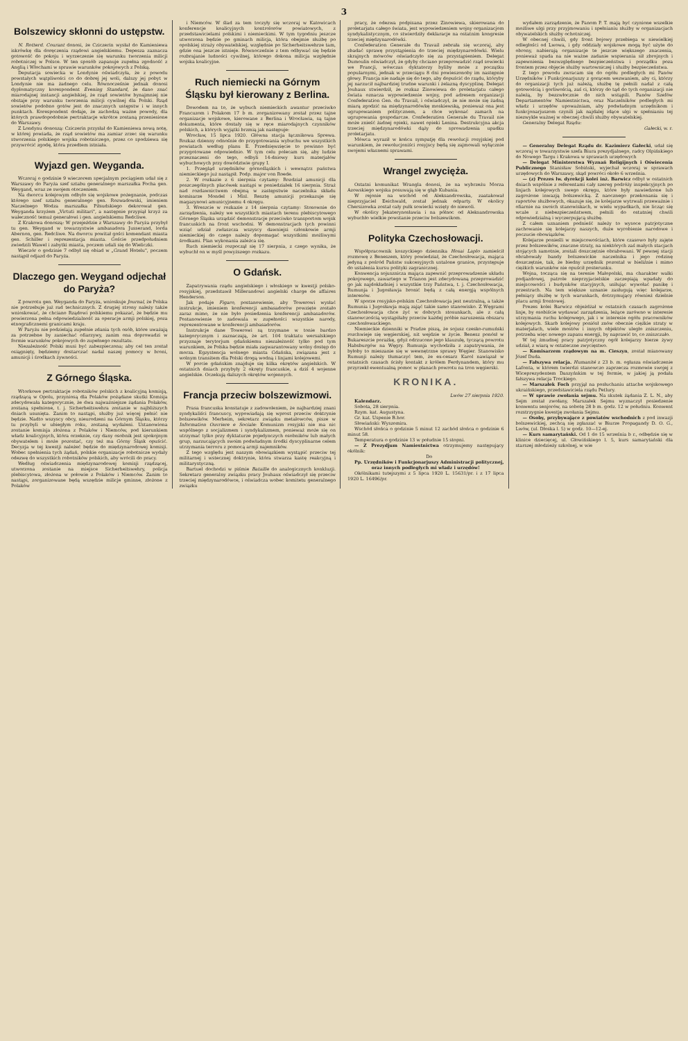3
Bolszewicy skłonni do ustępstw.
N. Rotterd. Courant donosi, że Cziczerin wysłał do Kamieniewa iskrówkę dla doręczenia rządowi angielskiemu. Depesza zaznacza gotowość do pokoju i wyrzeczenie się warunku tworzenia milicji robotniczej w Polsce. W ten sposób zapanuje zupełna zgodność z Anglią i Włochami w sprawie warunków pokojowych z Polską.
Deputacja sowiecka w Londynie oświadczyła, że z powodu powstałych wątpliwości co do dobrej jej woli, dalszy jej pobyt w Londynie nie ma żadnego celu. Równocześnie jednak donosi dyplomatyczny korespondent Evening Standard, że dano znać miarodajnej instancji angielskiej, że rząd sowietów bynajmniej nie obstaje przy warunku tworzenia milicji cywilnej dla Polski. Rząd sowietów podobno gotów jest do znacznych ustępstw i w innych punktach. Korespondent dodaje, że zachodzą ważne powody, dla których prawdopodobnie pertraktacje wkrótce zostaną przeniesione do Warszawy.
Z Londynu donoszą: Cziczerin przysłał do Kamieniewa nową notę, w której powiada, że rząd sowietów ma zamiar zrzec się warunku stworzenia polskiego wojska robotniczego, przez co spodziewa się przywrócić zgodę, która przedtem istniała.
Wyjazd gen. Weyganda.
Wczoraj o godzinie 9 wieczorem specjalnym pociągiem udał się z Warszawy do Paryża szef sztabu generalnego marszałka Focha gen. Weygand, wraz ze swojem otoczeniem.
Na dworcu kolejowym odbyło się wojskowe pożegnanie, podczas którego szef sztabu generalnego gen. Rozwadowski, imieniem Naczelnego Wodza marszałka Piłsudskiego dekorował gen. Weyganda krzyżem „Virtuti militari", a następnie przypiął krzyż za waleczność temuż generałowi i gen. angielskiemu Redcliwe.
Z Krakowa donoszą: W przejeździe z Warszawy do Paryża przybył tu gen. Weygand w towarzystwie ambasadora Jusserand, lorda Abernon, gen. Redcliwe. Na dworcu powitał gości komendant miasta gen. Schiller i reprezentacja miasta. Goście przedpołudniem zwiedzili Wawel i zabytki miasta, poczem udali się do Wieliczki.
Wieczór o godzinie 7 odbył się obiad w „Grand Hotelu", poczem nastąpił odjazd do Paryża.
Dlaczego gen. Weygand odjechał do Paryża?
Z powrotu gen. Weyganda do Paryża, wnioskuje Journal, że Polska nie potrzebuje już rad technicznych. Z drugiej strony należy także wnioskować, że chciano Rządowi polskiemu pokazać, że będzie mu powierzona pełna odpowiedzialność za operacje armji polskiej, poza etnograficznemi granicami kraju.
W Paryżu nie podzielają zupełnie zdania tych osób, które uważają za potrzebne by zaniechać ofiarzywy, zanim ona doprowadzi w formie warunków pokojowych do zupełnego rezultatu.
Niezależność Polski musi być zabezpieczona; aby cel ten został osiągnięty, będziemy dostarczać nadal naszej pomocy w broni, amunicji i środkach żywności.
Z Górnego Śląska.
Wtorkowe pertraktacje robotników polskich z koalicyjną komisją, rządzącą w Opolu, przyniosą dla Polaków pożądane skutki Komisja zdecydowała kategorycznie, że dwa najważniejsze żądania Polaków, zostaną spełnione, t. j. Sicherheitswehra zostanie w najbliższych dniach usunięta. Zanim to nastąpi, służby już więcej pełnić nie będzie. Nadto wszyscy obcy, nieurodzeni na Górnym Śląsku, którzy tu przybyli w ubiegłym roku, zostaną wydaleni. Ustanowiona zostanie komisja złożona z Polaków i Niemców, pod kierunkiem władz koalicyjnych, która orzeknie, czy dany osobnik jest spokojnym obywatelem i może pozostać, czy też ma Górny Śląsk opuścić. Decyzja w tej kwestji należeć będzie do międzynarodowej komisji. Wobec spełnienia tych żądań, polskie organizacje robotnicze wydały odezwę do wszystkich robotników polskich, aby wrócili do pracy.
Według oświadczenia międzynarodowej komisji rządzącej, utworzona zostanie na miejsce Sicherheitswehry, policja plebiscytowa, złożona w połowie z Polaków i Niemców. Zanim to nastąpi, zorganizowane będą wszędzie milicje gminne, złożone z Polaków
i Niemców. W ślad za tem toczyły się wczoraj w Katowicach konferencje koalicyjnych kontrolorów powiatowych, z przedstawicielami polskimi i niemieckimi. W tym tygodniu jeszcze utworzona będzie po gminach milicja, która obejmie służbę po opolskiej straży obywatelskiej, względnie po Sicherheitswehrze tam, gdzie ona jeszcze istnieje. Równocześnie z tem odbywać się będzie rozbrajanie ludności cywilnej, którego dokona milicja względnie wojska koalicyjne.
Ruch niemiecki na Górnym Śląsku był kierowany z Berlina.
Dowodem na to, że wybuch niemieckich awantur przeciwko Francuzom i Polakom 17 b m. zorganizowany został przez tajne organizacje wojskowe, kierowane z Berlina i Wrocławia, są tajne dokumenta, które dostały się w ręce miarodajnych czynników polskich, a których wyjątki brzmią jak następuje:
Wrocław, 15 lipca 1920. Główna stacja łącznikowa Sprewa. Rozkaz dzienny odnośnie do przygotowania wybuchu we wszystkich powiatach według planu E. Przedsięwzięcie to powinno być przygotowane odpowiednio. W tym celu polecam się, aby ludzie przeznaczeni do tego, odbyli 14-dniowy kurs materjałów wybuchowych przy dowództwie grupy I.
1. Przegląd urzędników górnośląskich i wewnątrz państwa niemieckiego już nastąpił. Podp. major von Roede.
2. W rozkazie z 6 sierpnia czytamy: Rozdział amunicji dla poszczególnych placówek nastąpi w poniedziałek 16 sierpnia. Straż nad rozdawnictwem obejmą w zastępstwie naczelnika składu komisarze Mondel i Misl. Resztę amunicji przekazuje się magazynowi amunicyjnemu 4 okręgu.
3. Wreszcie w rozkazie z 14 sierpnia czytamy: Stosownie do zarządzenia, należy we wszystkich miastach terenu plebiscytowego Górnego Śląska urządzić demonstracje przeciwko transportom wojsk francuskich na front wschodni. W demonstracjach tych powinni wziąć udział zwłaszcza wszyscy dawniejsi członkowie armji niemieckiej do czego należy dopomagać wszystkimi możliwymi środkami. Plan wykonania zależca się.
Ruch niemiecki rozpoczął się 17 sierpnia, z czego wynika, że wybuchł on w myśl powyższego rozkazu.
O Gdańsk.
Zapatrywania rządu angielskiego i włoskiego w kwestji polsko-rosyjskiej, przedstawił Millerandowi angielski charge de affaires Henderson.
Jak podaje Figaro, postanowienie, aby Towerowi wysłać instrukcje, imieniem konferencji ambasadorów powzięte zostało zaraz mimo, że nie było posiedzenia konferencji ambasadorów. Postanowienie to zadowala w zupełności wszystkie narody, reprezentowane w konferencji ambasadorów.
Instrukcje dane Towerowi są trzymane w tonie bardzo kategorycznym i zaznaczają, że art. 104 traktatu wersalskiego przyznaje terytorjum gdańskiemu niezależność tylko pod tym warunkiem, że Polska będzie miała zagwarantowany wolny dostęp do morza. Egzystencja wolnego miasta Gdańska, związana jest z wolnym transitem dla Polski drogą wodną i linjami kolejowemi.
W porcie gdańskim znajduje się kilka okrętów angielskich. W ostatnich dniach przybyły 2 okręty francuskie, a dziś 4 wojenne angielskie. Oczekują dalszych okrętów wojennych.
Francja przeciw bolszewizmowi.
Prasa francuska konstatuje z zadowoleniem, że najbardziej znani syndykaliści francuscy, wypowiadają się wprost przeciw doktrynie bolszewików. Merheim, sekretarz związku metalowców, pisze w Information Ouvriere e Sociale: Komunizm rosyjski nie ma nic wspólnego z socjalizmem i syndykalizmem, ponieważ może się on utrzymać tylko przy dyktaturze pojedynczych osobników lub małych grup, narzucających swoim podwładnym środki dyscyplinarne celem utrzymania terroru z pomocą armji najemników.
Z tego względu jest naszym obowiązkiem wystąpić przeciw tej militarnej i wstecznej doktrynie, która stwarza kastę reakcyjną i militarystyczną.
Bartuel dochodzi w piśmie Bataille do analogicznych konkluzji. Sekretarz generalny związku pracy Jouhaux oświadczył się przeciw trzeciej międzynarodówce, i oświadcza wobec komitetu generalnego związku
pracy, że odezwa podpisana przez Zinowiewa, skierowana do proletarjatu całego świata, jest wypowiedzeniem wojny organizacjom syndykalistycznym, co stwierdziły deklaracje na ostatnim kongresie trzeciej międzynarodówki.
Confederation Generale du Travail zebrała się wczoraj, aby zbadać sprawę przystąpienia do trzeciej międzynarodówki. Wielu skrajnych mówców oświadczyło się za przystąpieniem. Delegat Dumoulin oświadczył, że gdyby chciano przeprowadzić rząd sowiecki we Francji, wówczas dyktatorzy byliby może z początku popularnymi, jednak w przeciągu 8 dni powieszonoby im następnie głowy. Francja nie nadaje się do tego, aby dopuścić do rządu, któryby jej narzucił najbardziej trudne warunki i żelazną dyscyplinę. Delegat Jouhaux stwierdził, że rozkaz Zinowiewa do proletarjatu całego świata oznacza wypowiedzenie wojny, pod adresem organizacji Confederation Gen. du Travail, i oświadczył, że nie może się żadną miarą zgodzić na międzynarodówkę moskiewską, ponieważ ona jest ugrupowaniem politycznem, a chce wykonać zamach na ugrupowania gospodarcze. Confederation Generale du Travail nie może znieść żadnej opieki, nawet opieki Lenina. Destrukcyjna akcja trzeciej międzynarodówki dąży do sprowadzenia upadku proletarjatu.
Mówca wyraził w końcu sympatję dla rewolucji rosyjskiej pod warunkiem, że rewolucjoniści rosyjscy będą się zajmowali wyłącznie swojemi własnemi sprawami.
Wrangel zwycięża.
Ostatni komunikat Wrangla donosi, że na wybrzeżu Morza Azowskiego wojska posuwają się w głąb Kubania.
W rejonie na wschód od Aleksandrowska, zaatakował nieprzyjaciel Eeichwald, został jednak odparty. W okolicy Chersizowka został cały pułk sowiecki wzięty do niewoli.
W okolicy Jekaterynosławia i na północ od Aleksandrowska wybuchło wielkie powstanie przeciw bolszewikom.
Polityka Czechosłowacji.
Współpracownik koszyckiego dziennika Hosai Laplo zamieścił rozmowę z Beneszem, który powiedział, że Czechosłowacja, mająca jedyną z pośród Państw sukcesyjnych ustalone granice, przystępuje do ustalenia kursu polityki zagranicznej.
Konwencja sojusznicza mająca zapewnić przeprowadzenie układu pokojowego, zawartego w Trianon jest zdecydowaną przeprowadzić go jak najdokładniej i wszystkie trzy Państwa, t. j. Czechosłowacja, Rumunja i Jugosławja bronić będą z całą energją wspólnych interesów.
W sporze rosyjsko-polskim Czechosłowacja jest neutralną, a także Rumunia i Jugosławja mają zająć takie samo stanowisko. Z Węgrami Czechosłowacja chce żyć w dobrych stosunkach, ale z całą stanowczością wystąpiłaby przeciw każdej próbie naruszenia obszaru czechosłowackiego.
Niemieckie dzienniki w Pradze piszą, że sojusz czesko-rumuński rozchwieje się węgierskiej, nit wejdzie w życie. Benesz ponósł w Bukareszcie porażkę, gdyż odrzucono jego klauzulę, tyczącą powrotu Habsburgów na Węgry. Rumunja wychodziła z zapatrywania, że byłoby to mieszanie się w wewnętrzne sprawy Węgier. Stanowisko Rumunji należy tłumaczyć tem, że ex-cesarz Karol nawiązał w ostatnich czasach ścisły kontakt z królem Ferdynandem, który mu przyrzekł ewentualną pomoc w planach powrotu na tron węgierski.
KRONIKA.
Lwów 27 sierpnia 1920.
Kalendarz.
Sobota, 28 sierpnia.
Rzym. kat. Augustyna.
Gr. kat. Uspenie B.hor.
Słowiański: Wyszomira.
Wschód słońca o godzinie 5 minut 12 zachód słońca o godzinie 6 minut 58.
Temperatura o godzinie 13 w południe 15 stopni.
— Z Prezydjum Namiestnictwa otrzymujemy następujący okólnik:
Do
Pp. Urzędników i Funkcjonarjuszy Administracji politycznej, oraz innych podległych mi władz i urzędów!
Okólnikami tutejszymi z 5 lipca 1920 L. 15631/pr. i z 17 lipca 1920 L. 16496/pr.
wydałem zarządzenie, że Panom P. T. mają być czynione wszelkie możliwe ulgi przy przyjmowaniu i spełnianiu służby w organizacjach obywatelskich służby ochotniczej.
W obecnej chwili, gdy front bojowy przebiega w niewielkiej odległości od Lwowa, i gdy oddziały wojskowe mogą być użyte do obrony, nabierają organizacje te jeszcze większego znaczenia, ponieważ spada na nie ważne zadanie wspierania sił zbrojnych i zapewnienia bezwzględnego bezpieczeństwa i porządku poza frontem przez objęcie służby wartowniczej i służby bezpieczeństwa.
Z tego powodu zwracam się do ogółu podległych mi Panów Urzędników i Funkcjonarjuszy z gorącem wezwaniem, aby ci, którzy do organizacji tych już należą, służbę tę pełnili nadal z całą gotowością i gorliwością, zaś ci, którzy do tąd do tych organizacji nie należą, by bezzwłocznie do nich wstąpili. Panów Szefów Departamentów Namiestnictwa, oraz Naczelników podległych mi władz i urzędów upoważniam, aby podwładnym urzędnikom i funkcjonarjuszom czynili jak najdalej idące ulgi w spełnianiu tej niezwykle ważnej w obecnej chwili służby obywatelskiej.
Generalny Delegat Rządu:
Gałecki, w. r.
— Generalny Delegat Rządu dr. Kazimierz Gałecki, udał się wczoraj w towarzystwie szefa Biura prezydjalnego, radcy Olpińskiego do Nowego Targu i Krakowa w sprawach urzędowych
— Delegat Ministerstwa Wyznań Religijnych i Oświecenia Publicznego Stanisław Sobiński, wyjechał wczoraj w sprawach urzędowych do Warszawy, skąd powróci około 6 września.
— (z) Prezes lw. dyrekcji kolei inż. Barwicz odbył w ostatnich dniach wspólnie z referentami cały szereg podróży inspekcyjnych po linjach kolejowych swego okręgu, które były nawiedzone lub zagrożone inwazją bolszewicką. Z naocznego przekonania się i raportów służbowych, okazuje się, że kolejarze wytrwali przeważnie i ofiarnie na swoich stanowiskach, w wielu wypadkach, nie licząc się wcale z niebezpieczeństwem, pełnili do ostatniej chwili odpowiedzialną i wyczerpującą służbę.
Z całem uznaniem podnieść należy to wysoce patrjotyczne zachowanie się kolejarzy naszych, duże wyrobienie narodowe i poczucie obowiązków.
Kolejarze ponieśli w miejscowościach, które czasowo były zajęte przez bolszewików, znaczne straty, na niektórych zaś małych stacjach stojących samotnie, zostali doszczętnie obrabowani. W pewnej stacji obrabowały bandy bolszewickie naczelnika i jego rodzinę doszczętnie, tak, że biedny urzędnik pozostał w bieliźnie i mimo ciężkich warunków nie opuścił posterunku.
Wojna, tocząca się na terenie Małopolski, ma charakter walki podjazdowej, patrole nieprzyjacielskie zaczepiają wpadały do miejscowości i budynków stacyjnych, usiłując wywołać panikę i przestrach. Na tem większe uznanie zasługują więc kolejarze, pełniący służbę w tych warunkach, dotrzymujący również dzielnie placu armji frontowej.
Prezes kolei Barwicz objeżdżał w ostatnich czasach zagrożone linje, by osobiście wydawać zarządzenia, leżące zarówno w interesie utrzymania ruchu kolejowego, jak i w interesie ogółu pracowników kolejowych. Skarb kolejowy poniósł znów obecnie ciężkie straty w materjałach, wiele mostów i innych objektów uległo zniszczeniu, potrzeba więc nowego zapasu energji, by naprawić to, co zniszczało.
W tej żmudnej pracy patrjotyczny ogół kolejarzy bierze żywy udział, z wiarą w ostateczne zwycięstwo.
— Komisarzem rządowym na m. Cieszyn, został mianowany Józef Duda.
— Fałszywa relacja. Humanité z 23 b. m. ogłasza oświadczenie Lafonta, w którem twierdzi stanowczo zaprzecza rozmowie swojej z Wiceprezydentem Daszyńskim w tej formie, w jakiej ją podała fałszywa relacja Trockiego.
— Marszałek Foch przyjął na posłuchaniu attache wojskowego ukraińskiego, przedstawiciela rządu Petlury.
— W sprawie zwołania sejmu. Na skutek żądania Z. L. N., aby Sejm został zwołany, Marszałek Sejmu wyznaczył posiedzenie konwentu senjorów, na sobotę 28 b m. godz. 12 w południu. Konwent rozstrzygnie kwestję zwołania Sejmu.
— Osoby, przybywające z powiatów wschodnich z pod inwazji bolszewickiej, zechcą się zgłaszać w Biurze Propagandy D. O. G., Lwów, (ul. Dłoska l. 5) w godz. 10—12-ej.
— Kurs samarytański. Od 1 do 15 września b r., odbędzie się w klinice dziecięcej, ul. Głowińskiego l. 5, kurs samarytański dla starszej młodzieży szkolnej, w wie